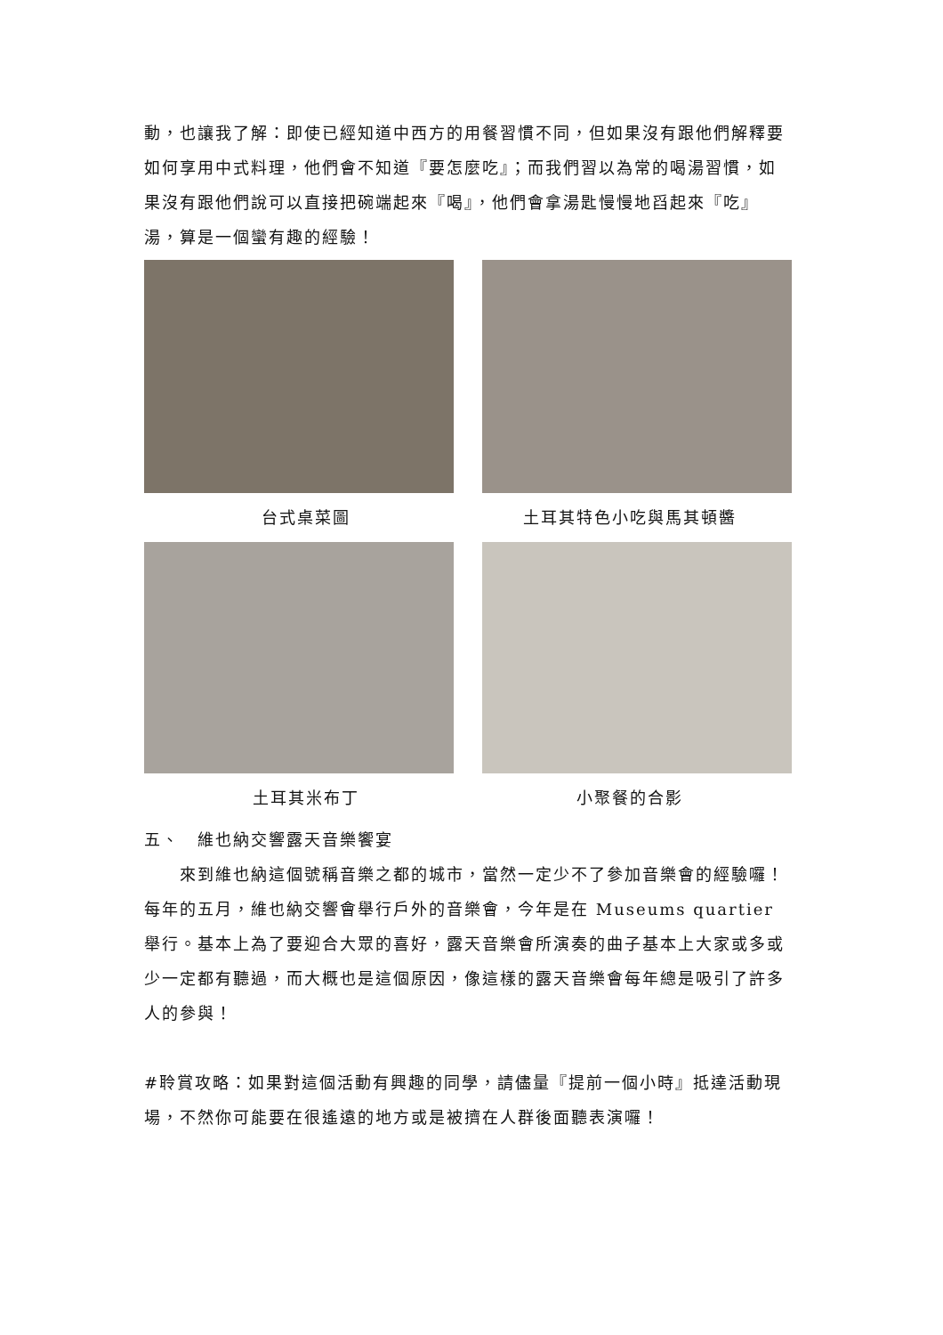動，也讓我了解：即使已經知道中西方的用餐習慣不同，但如果沒有跟他們解釋要如何享用中式料理，他們會不知道『要怎麼吃』；而我們習以為常的喝湯習慣，如果沒有跟他們說可以直接把碗端起來『喝』，他們會拿湯匙慢慢地舀起來『吃』湯，算是一個蠻有趣的經驗！
台式桌菜圖 土耳其特色小吃與馬其頓醬
土耳其米布丁 小聚餐的合影
五、　維也納交響露天音樂饗宴
　　來到維也納這個號稱音樂之都的城市，當然一定少不了參加音樂會的經驗囉！每年的五月，維也納交響會舉行戶外的音樂會，今年是在 Museums quartier 舉行。基本上為了要迎合大眾的喜好，露天音樂會所演奏的曲子基本上大家或多或少一定都有聽過，而大概也是這個原因，像這樣的露天音樂會每年總是吸引了許多人的參與！
#聆賞攻略：如果對這個活動有興趣的同學，請儘量『提前一個小時』抵達活動現場，不然你可能要在很遙遠的地方或是被擠在人群後面聽表演囉！